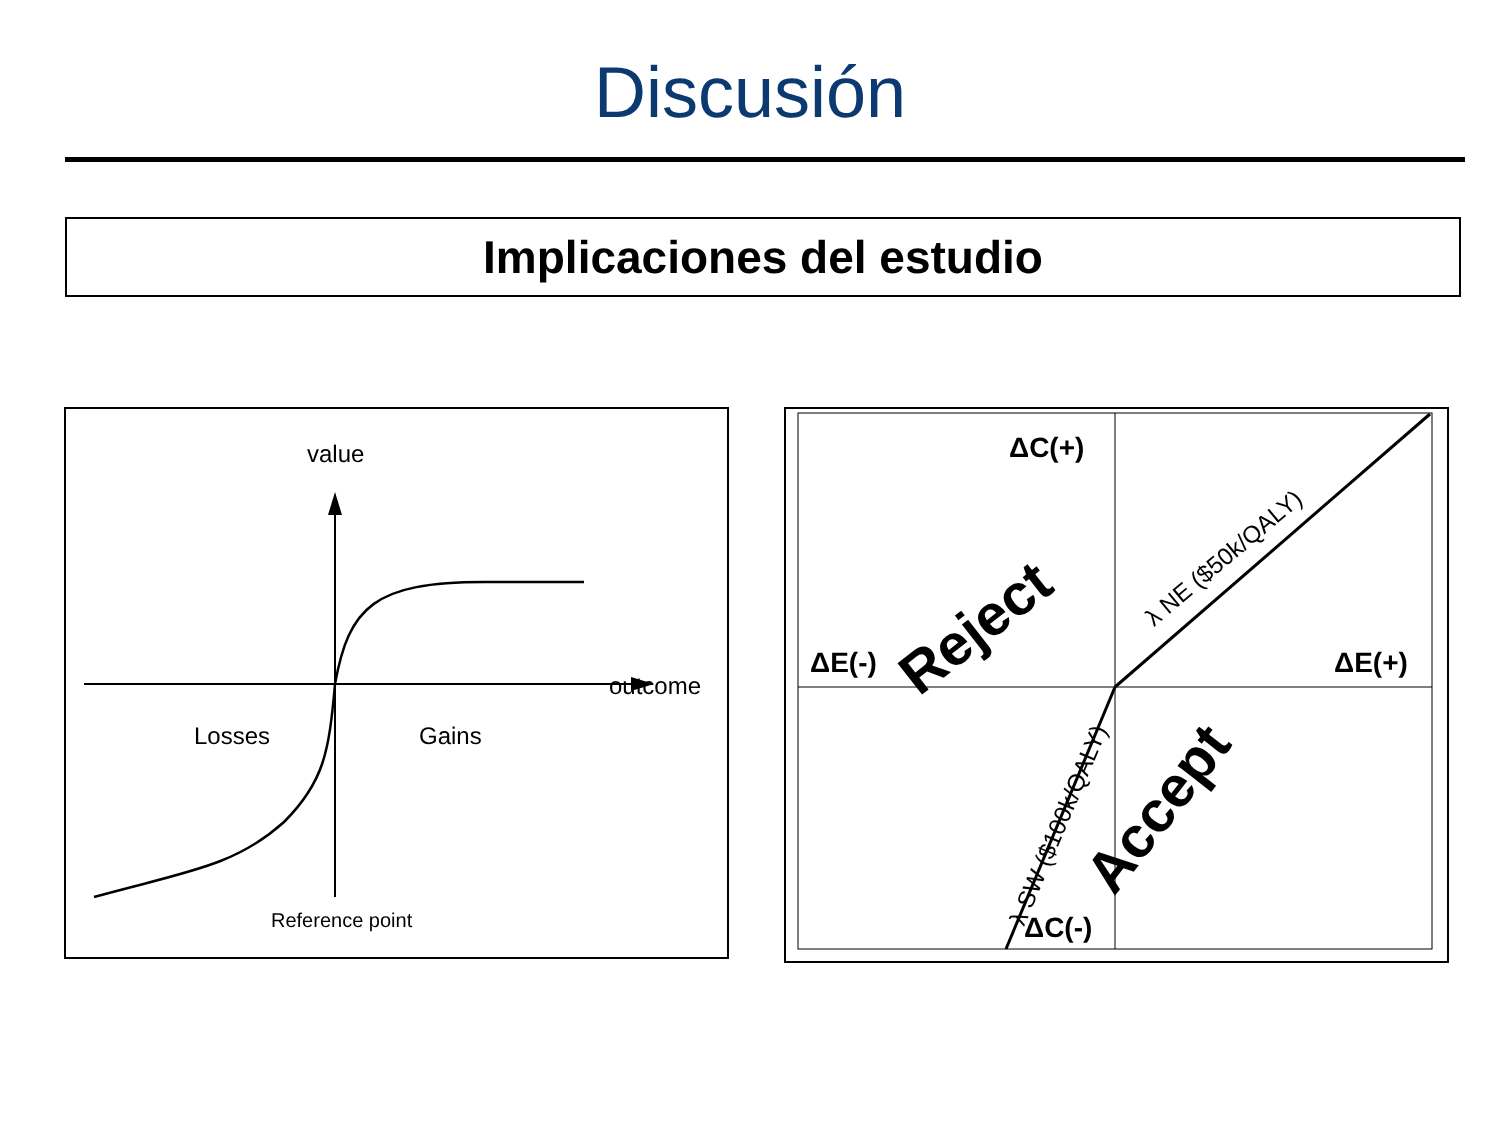Discusión
Implicaciones del estudio
value
outcome
Losses
Gains
Reference point
ΔC(+)
ΔE(-)
ΔE(+)
ΔC(-)
Reject
Accept
λ NE ($50k/QALY)
λ SW ($100k/QALY)